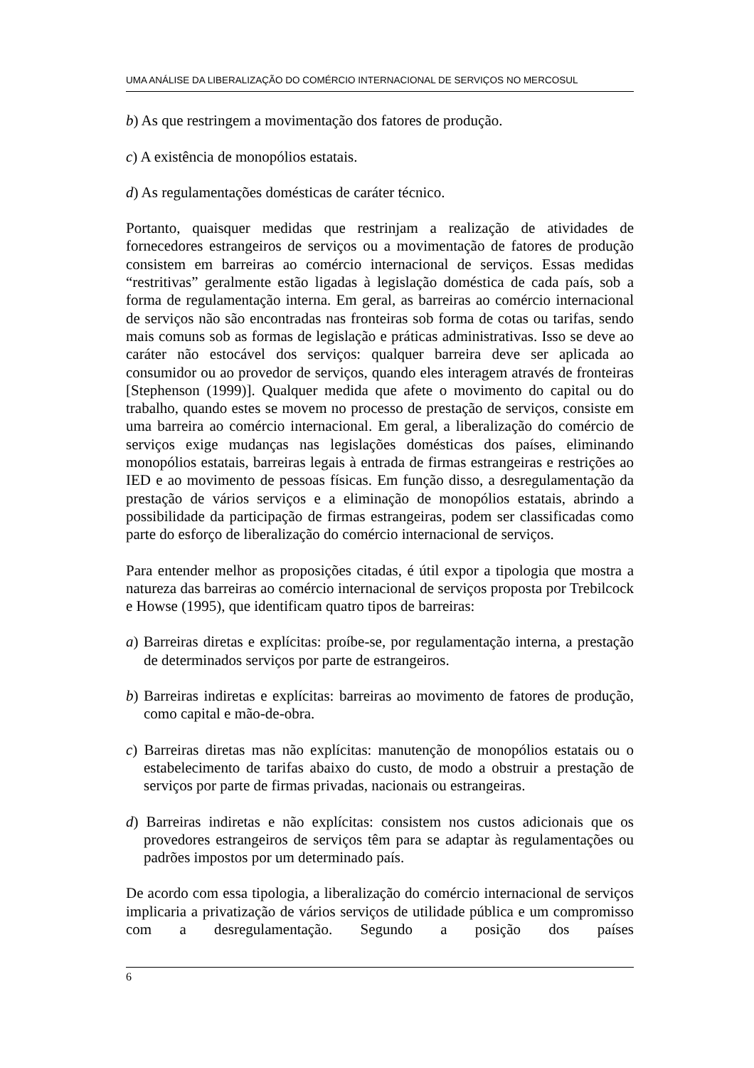UMA ANÁLISE DA LIBERALIZAÇÃO DO COMÉRCIO INTERNACIONAL DE SERVIÇOS NO MERCOSUL
b) As que restringem a movimentação dos fatores de produção.
c) A existência de monopólios estatais.
d) As regulamentações domésticas de caráter técnico.
Portanto, quaisquer medidas que restrinjam a realização de atividades de fornecedores estrangeiros de serviços ou a movimentação de fatores de produção consistem em barreiras ao comércio internacional de serviços. Essas medidas “restritivas” geralmente estão ligadas à legislação doméstica de cada país, sob a forma de regulamentação interna. Em geral, as barreiras ao comércio internacional de serviços não são encontradas nas fronteiras sob forma de cotas ou tarifas, sendo mais comuns sob as formas de legislação e práticas administrativas. Isso se deve ao caráter não estocável dos serviços: qualquer barreira deve ser aplicada ao consumidor ou ao provedor de serviços, quando eles interagem através de fronteiras [Stephenson (1999)]. Qualquer medida que afete o movimento do capital ou do trabalho, quando estes se movem no processo de prestação de serviços, consiste em uma barreira ao comércio internacional. Em geral, a liberalização do comércio de serviços exige mudanças nas legislações domésticas dos países, eliminando monopólios estatais, barreiras legais à entrada de firmas estrangeiras e restrições ao IED e ao movimento de pessoas físicas. Em função disso, a desregulamentação da prestação de vários serviços e a eliminação de monopólios estatais, abrindo a possibilidade da participação de firmas estrangeiras, podem ser classificadas como parte do esforço de liberalização do comércio internacional de serviços.
Para entender melhor as proposições citadas, é útil expor a tipologia que mostra a natureza das barreiras ao comércio internacional de serviços proposta por Trebilcock e Howse (1995), que identificam quatro tipos de barreiras:
a) Barreiras diretas e explícitas: proíbe-se, por regulamentação interna, a prestação de determinados serviços por parte de estrangeiros.
b) Barreiras indiretas e explícitas: barreiras ao movimento de fatores de produção, como capital e mão-de-obra.
c) Barreiras diretas mas não explícitas: manutenção de monopólios estatais ou o estabelecimento de tarifas abaixo do custo, de modo a obstruir a prestação de serviços por parte de firmas privadas, nacionais ou estrangeiras.
d) Barreiras indiretas e não explícitas: consistem nos custos adicionais que os provedores estrangeiros de serviços têm para se adaptar às regulamentações ou padrões impostos por um determinado país.
De acordo com essa tipologia, a liberalização do comércio internacional de serviços implicaria a privatização de vários serviços de utilidade pública e um compromisso com a desregulamentação. Segundo a posição dos países
6